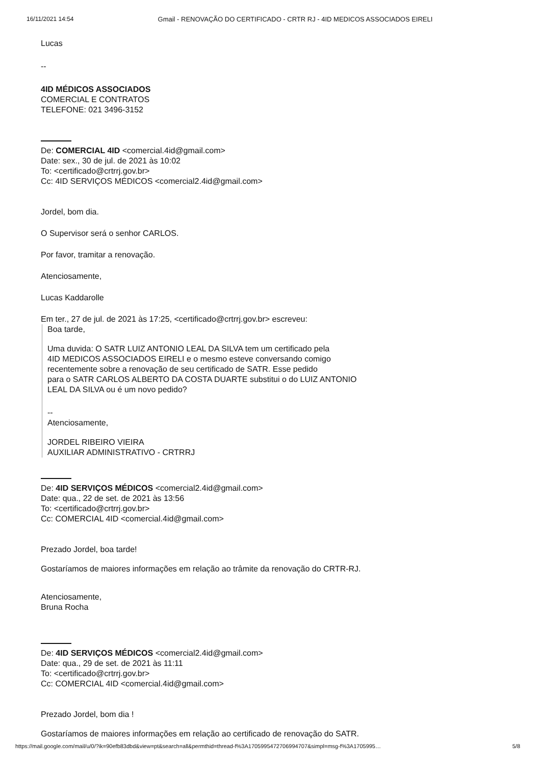16/11/2021 14:54 Gmail - RENOVAÇÃO DO CERTIFICADO - CRTR RJ - 4ID MEDICOS ASSOCIADOS EIRELI
Lucas
--
4ID MÉDICOS ASSOCIADOS
COMERCIAL E CONTRATOS
TELEFONE: 021 3496-3152
De: COMERCIAL 4ID <comercial.4id@gmail.com>
Date: sex., 30 de jul. de 2021 às 10:02
To: <certificado@crtrrj.gov.br>
Cc: 4ID SERVIÇOS MÉDICOS <comercial2.4id@gmail.com>
Jordel, bom dia.
O Supervisor será o senhor CARLOS.
Por favor, tramitar a renovação.
Atenciosamente,
Lucas Kaddarolle
Em ter., 27 de jul. de 2021 às 17:25, <certificado@crtrrj.gov.br> escreveu:
Boa tarde,
Uma duvida: O SATR LUIZ ANTONIO LEAL DA SILVA tem um certificado pela
4ID MEDICOS ASSOCIADOS EIRELI e o mesmo esteve conversando comigo
recentemente sobre a renovação de seu certificado de SATR. Esse pedido
para o SATR CARLOS ALBERTO DA COSTA DUARTE substitui o do LUIZ ANTONIO
LEAL DA SILVA ou é um novo pedido?
--
Atenciosamente,
JORDEL RIBEIRO VIEIRA
AUXILIAR ADMINISTRATIVO - CRTRRJ
De: 4ID SERVIÇOS MÉDICOS <comercial2.4id@gmail.com>
Date: qua., 22 de set. de 2021 às 13:56
To: <certificado@crtrrj.gov.br>
Cc: COMERCIAL 4ID <comercial.4id@gmail.com>
Prezado Jordel, boa tarde!
Gostaríamos de maiores informações em relação ao trâmite da renovação do CRTR-RJ.
Atenciosamente,
Bruna Rocha
De: 4ID SERVIÇOS MÉDICOS <comercial2.4id@gmail.com>
Date: qua., 29 de set. de 2021 às 11:11
To: <certificado@crtrrj.gov.br>
Cc: COMERCIAL 4ID <comercial.4id@gmail.com>
Prezado Jordel, bom dia !
Gostaríamos de maiores informações em relação ao certificado de renovação do SATR.
https://mail.google.com/mail/u/0/?ik=90efb83dbd&view=pt&search=all&permthid=thread-f%3A1705995472706994707&simpl=msg-f%3A1705995… 5/8